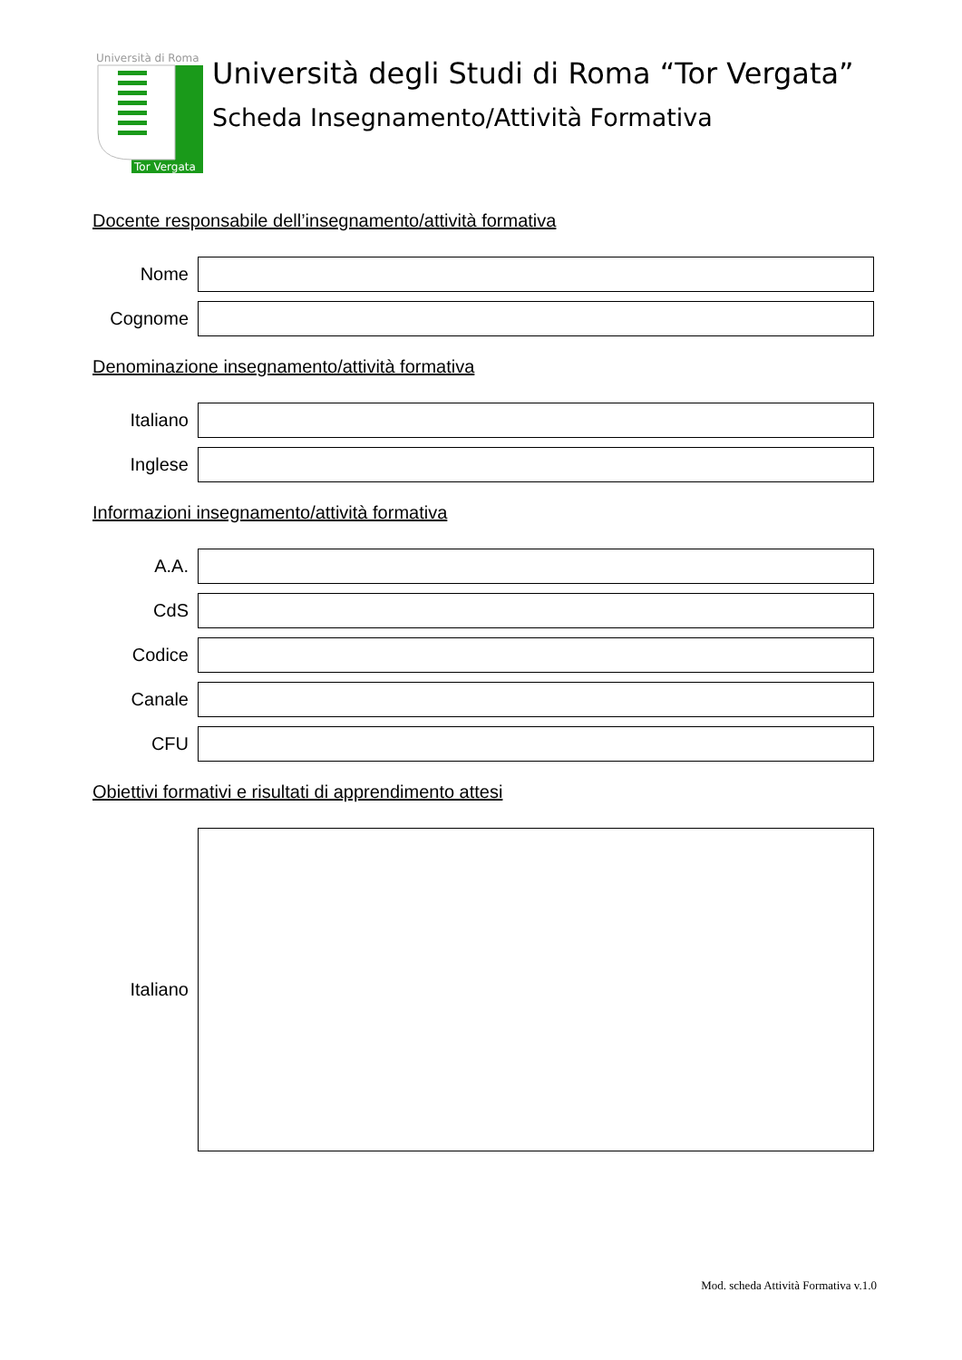Università di Roma
Tor Vergata
Università degli Studi di Roma “Tor Vergata”
Scheda Insegnamento/Attività Formativa
Docente responsabile dell’insegnamento/attività formativa
Nome
Cognome
Denominazione insegnamento/attività formativa
Italiano
Inglese
Informazioni insegnamento/attività formativa
A.A.
CdS
Codice
Canale
CFU
Obiettivi formativi e risultati di apprendimento attesi
Italiano
Mod. scheda Attività Formativa v.1.0